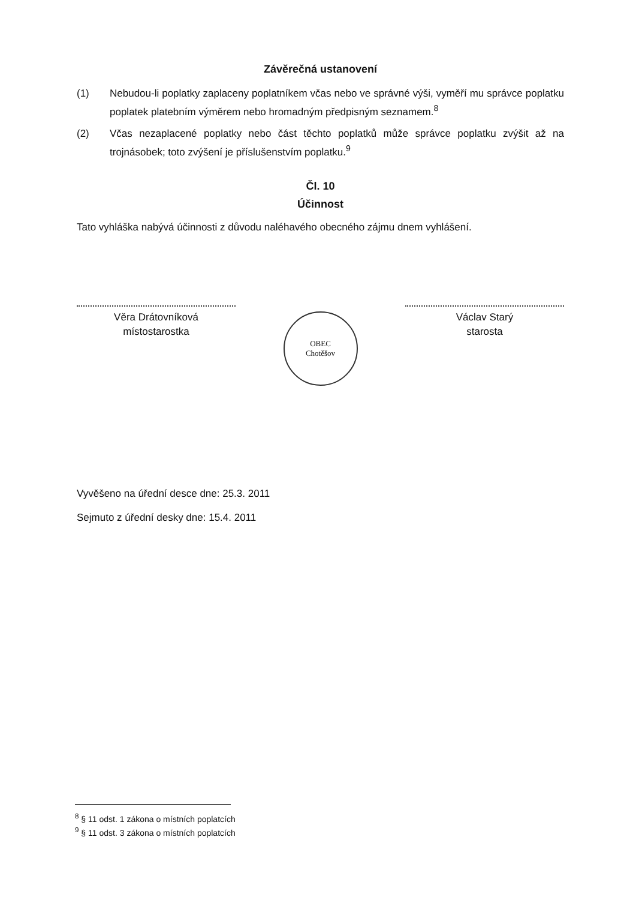Závěrečná ustanovení
(1) Nebudou-li poplatky zaplaceny poplatníkem včas nebo ve správné výši, vyměří mu správce poplatku poplatek platebním výměrem nebo hromadným předpisným seznamem.<sup>8</sup>
(2) Včas nezaplacené poplatky nebo část těchto poplatků může správce poplatku zvýšit až na trojnásobek; toto zvýšení je příslušenstvím poplatku.<sup>9</sup>
Čl. 10
Účinnost
Tato vyhláška nabývá účinnosti z důvodu naléhavého obecného zájmu dnem vyhlášení.
Věra Drátovníková
místostarostka
OBEC
Chotěšov
Václav Starý
starosta
Vyvěšeno na úřední desce dne: 25.3. 2011
Sejmuto z úřední desky dne: 15.4. 2011
<sup>8</sup> § 11 odst. 1 zákona o místních poplatcích
<sup>9</sup> § 11 odst. 3 zákona o místních poplatcích